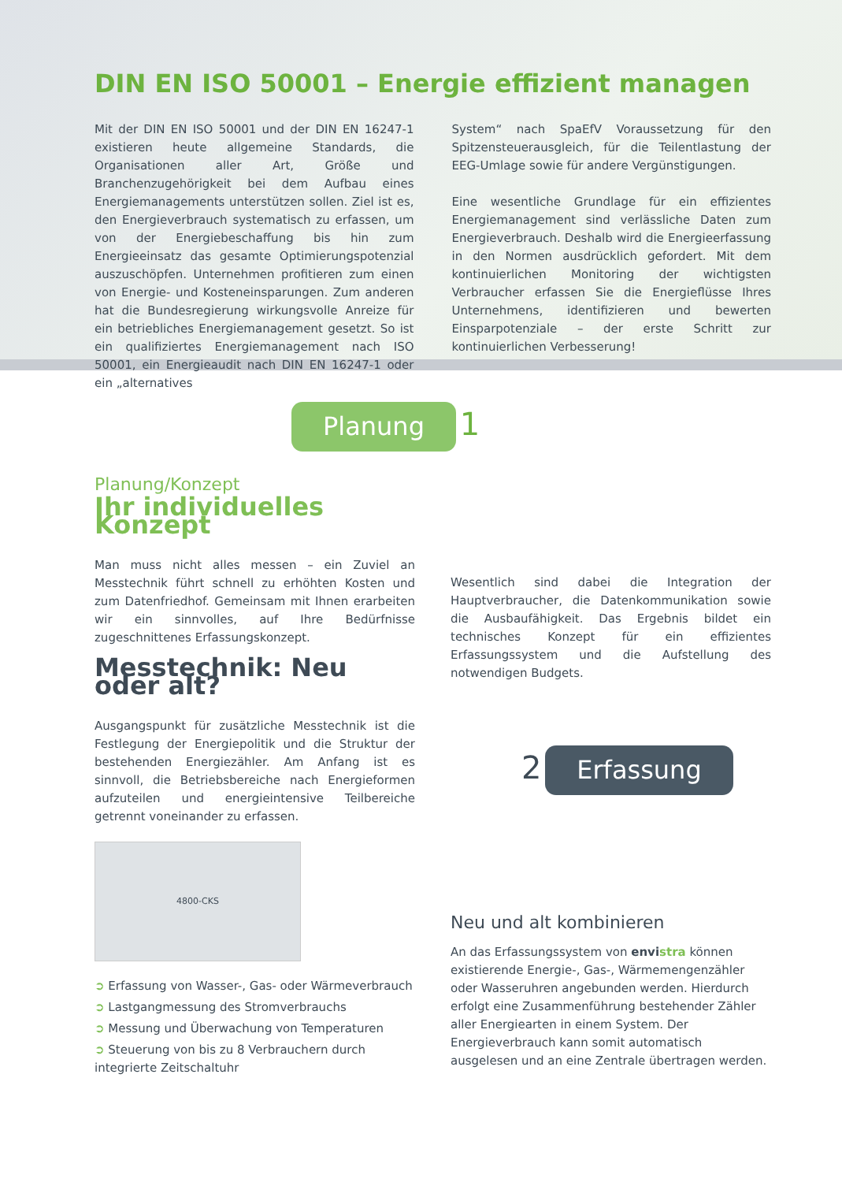DIN EN ISO 50001 – Energie effizient managen
Mit der DIN EN ISO 50001 und der DIN EN 16247-1 existieren heute allgemeine Standards, die Organisationen aller Art, Größe und Branchenzugehörigkeit bei dem Aufbau eines Energiemanagements unterstützen sollen. Ziel ist es, den Energieverbrauch systematisch zu erfassen, um von der Energiebeschaffung bis hin zum Energieeinsatz das gesamte Optimierungspotenzial auszuschöpfen. Unternehmen profitieren zum einen von Energie- und Kosteneinsparungen. Zum anderen hat die Bundesregierung wirkungsvolle Anreize für ein betriebliches Energiemanagement gesetzt. So ist ein qualifiziertes Energiemanagement nach ISO 50001, ein Energieaudit nach DIN EN 16247-1 oder ein „alternatives
System“ nach SpaEfV Voraussetzung für den Spitzensteuerausgleich, für die Teilentlastung der EEG-Umlage sowie für andere Vergünstigungen.
Eine wesentliche Grundlage für ein effizientes Energiemanagement sind verlässliche Daten zum Energieverbrauch. Deshalb wird die Energieerfassung in den Normen ausdrücklich gefordert. Mit dem kontinuierlichen Monitoring der wichtigsten Verbraucher erfassen Sie die Energieflüsse Ihres Unternehmens, identifizieren und bewerten Einsparpotenziale – der erste Schritt zur kontinuierlichen Verbesserung!
Planung 1
Planung/Konzept
Ihr individuelles Konzept
Man muss nicht alles messen – ein Zuviel an Messtechnik führt schnell zu erhöhten Kosten und zum Datenfriedhof. Gemeinsam mit Ihnen erarbeiten wir ein sinnvolles, auf Ihre Bedürfnisse zugeschnittenes Erfassungskonzept.
Messtechnik: Neu oder alt?
Ausgangspunkt für zusätzliche Messtechnik ist die Festlegung der Energiepolitik und die Struktur der bestehenden Energiezähler. Am Anfang ist es sinnvoll, die Betriebsbereiche nach Energieformen aufzuteilen und energieintensive Teilbereiche getrennt voneinander zu erfassen.
4800-CKS
➲ Erfassung von Wasser-, Gas- oder Wärmeverbrauch
➲ Lastgangmessung des Stromverbrauchs
➲ Messung und Überwachung von Temperaturen
➲ Steuerung von bis zu 8 Verbrauchern durch integrierte Zeitschaltuhr
Wesentlich sind dabei die Integration der Hauptverbraucher, die Datenkommunikation sowie die Ausbaufähigkeit. Das Ergebnis bildet ein technisches Konzept für ein effizientes Erfassungssystem und die Aufstellung des notwendigen Budgets.
2 Erfassung
Neu und alt kombinieren
An das Erfassungssystem von envistra können existierende Energie-, Gas-, Wärmemengenzähler oder Wasseruhren angebunden werden. Hierdurch erfolgt eine Zusammenführung bestehender Zähler aller Energiearten in einem System. Der Energieverbrauch kann somit automatisch ausgelesen und an eine Zentrale übertragen werden.